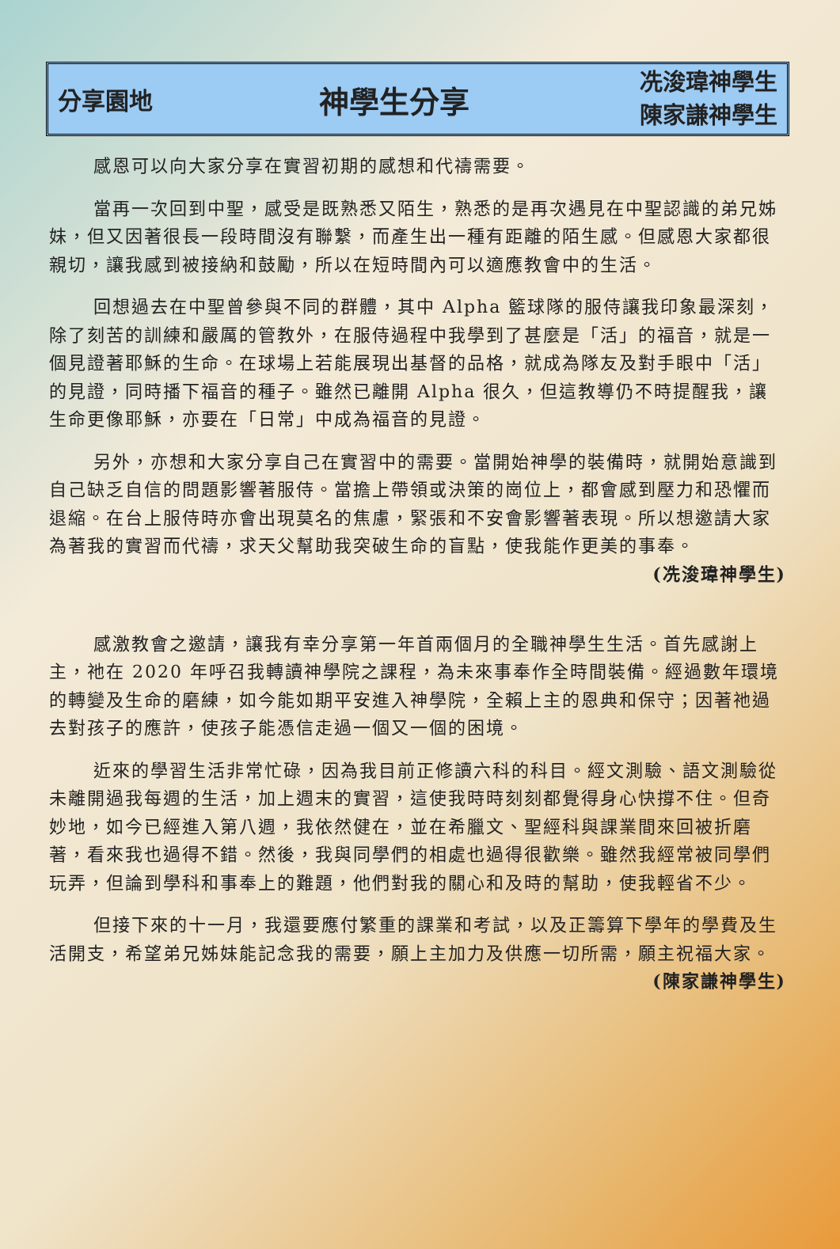分享園地
神學生分享
冼浚瑋神學生
陳家謙神學生
感恩可以向大家分享在實習初期的感想和代禱需要。
當再一次回到中聖，感受是既熟悉又陌生，熟悉的是再次遇見在中聖認識的弟兄姊妹，但又因著很長一段時間沒有聯繫，而產生出一種有距離的陌生感。但感恩大家都很親切，讓我感到被接納和鼓勵，所以在短時間內可以適應教會中的生活。
回想過去在中聖曾參與不同的群體，其中 Alpha 籃球隊的服侍讓我印象最深刻，除了刻苦的訓練和嚴厲的管教外，在服侍過程中我學到了甚麼是「活」的福音，就是一個見證著耶穌的生命。在球場上若能展現出基督的品格，就成為隊友及對手眼中「活」的見證，同時播下福音的種子。雖然已離開 Alpha 很久，但這教導仍不時提醒我，讓生命更像耶穌，亦要在「日常」中成為福音的見證。
另外，亦想和大家分享自己在實習中的需要。當開始神學的裝備時，就開始意識到自己缺乏自信的問題影響著服侍。當擔上帶領或決策的崗位上，都會感到壓力和恐懼而退縮。在台上服侍時亦會出現莫名的焦慮，緊張和不安會影響著表現。所以想邀請大家為著我的實習而代禱，求天父幫助我突破生命的盲點，使我能作更美的事奉。 (冼浚瑋神學生)
感激教會之邀請，讓我有幸分享第一年首兩個月的全職神學生生活。首先感謝上主，祂在 2020 年呼召我轉讀神學院之課程，為未來事奉作全時間裝備。經過數年環境的轉變及生命的磨練，如今能如期平安進入神學院，全賴上主的恩典和保守；因著祂過去對孩子的應許，使孩子能憑信走過一個又一個的困境。
近來的學習生活非常忙碌，因為我目前正修讀六科的科目。經文測驗、語文測驗從未離開過我每週的生活，加上週末的實習，這使我時時刻刻都覺得身心快撐不住。但奇妙地，如今已經進入第八週，我依然健在，並在希臘文、聖經科與課業間來回被折磨著，看來我也過得不錯。然後，我與同學們的相處也過得很歡樂。雖然我經常被同學們玩弄，但論到學科和事奉上的難題，他們對我的關心和及時的幫助，使我輕省不少。
但接下來的十一月，我還要應付繁重的課業和考試，以及正籌算下學年的學費及生活開支，希望弟兄姊妹能記念我的需要，願上主加力及供應一切所需，願主祝福大家。 (陳家謙神學生)